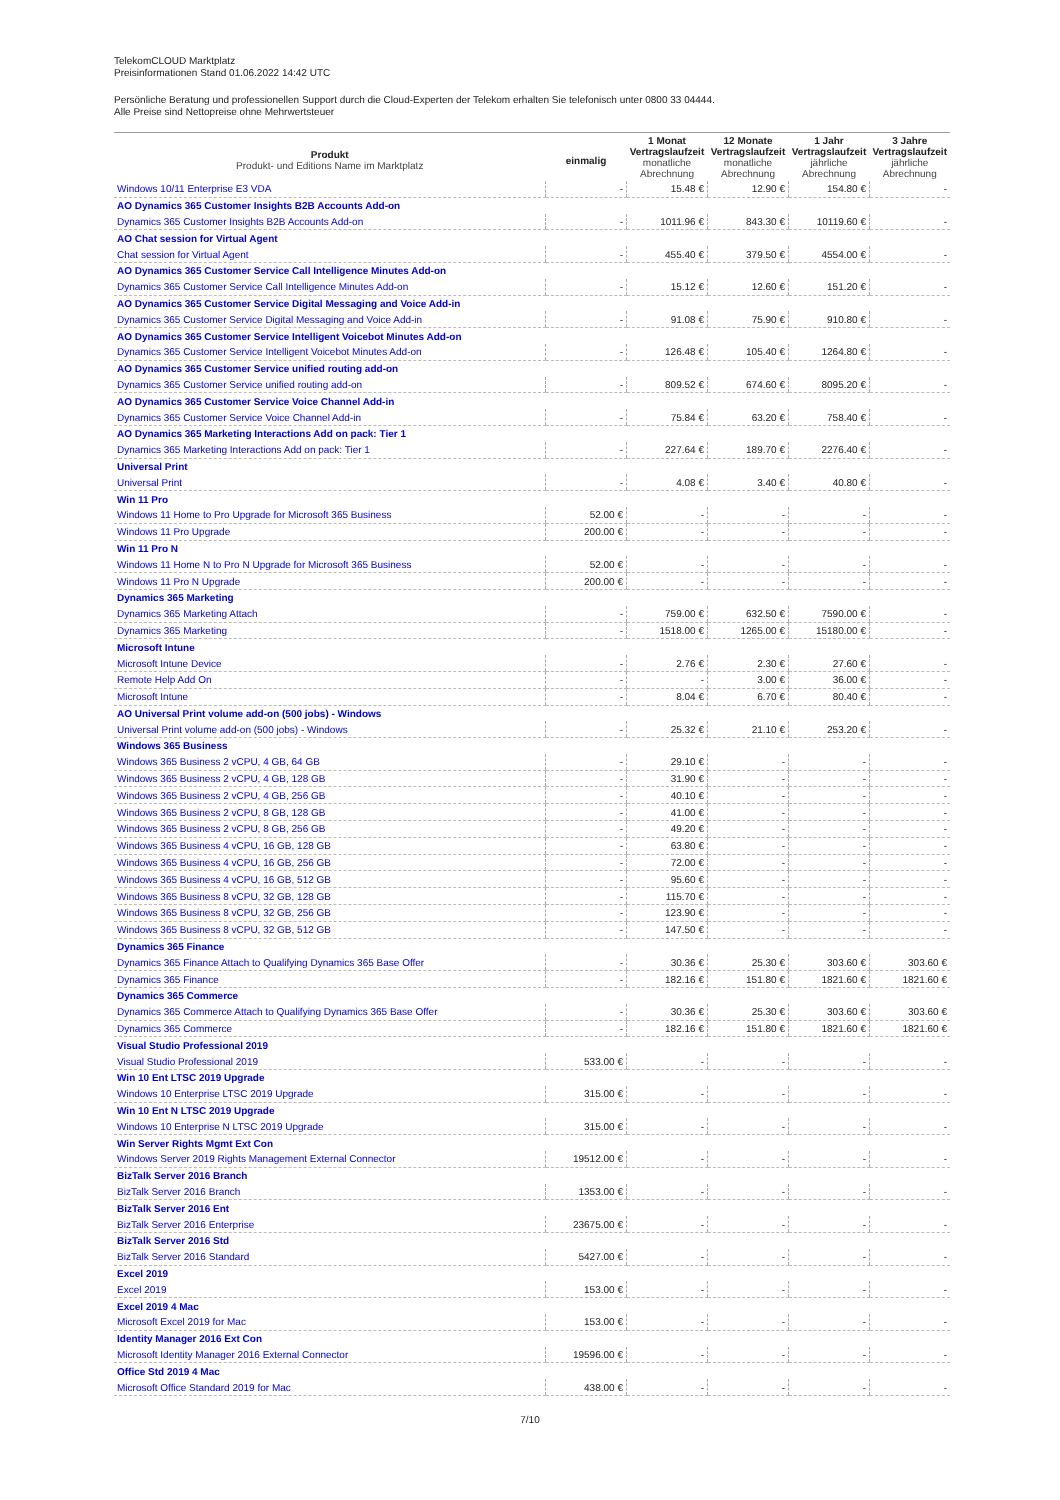TelekomCLOUD Marktplatz
Preisinformationen Stand 01.06.2022 14:42 UTC
Persönliche Beratung und professionellen Support durch die Cloud-Experten der Telekom erhalten Sie telefonisch unter 0800 33 04444.
Alle Preise sind Nettopreise ohne Mehrwertsteuer
| Produkt Produkt- und Editions Name im Marktplatz | einmalig | 1 Monat Vertragslaufzeit monatliche Abrechnung | 12 Monate Vertragslaufzeit monatliche Abrechnung | 1 Jahr Vertragslaufzeit jährliche Abrechnung | 3 Jahre Vertragslaufzeit jährliche Abrechnung |
| --- | --- | --- | --- | --- | --- |
| Windows 10/11 Enterprise E3 VDA | - | 15.48 € | 12.90 € | 154.80 € | - |
| AO Dynamics 365 Customer Insights B2B Accounts Add-on | | | | | |
| Dynamics 365 Customer Insights B2B Accounts Add-on | - | 1011.96 € | 843.30 € | 10119.60 € | - |
| AO Chat session for Virtual Agent | | | | | |
| Chat session for Virtual Agent | - | 455.40 € | 379.50 € | 4554.00 € | - |
| AO Dynamics 365 Customer Service Call Intelligence Minutes Add-on | | | | | |
| Dynamics 365 Customer Service Call Intelligence Minutes Add-on | - | 15.12 € | 12.60 € | 151.20 € | - |
| AO Dynamics 365 Customer Service Digital Messaging and Voice Add-in | | | | | |
| Dynamics 365 Customer Service Digital Messaging and Voice Add-in | - | 91.08 € | 75.90 € | 910.80 € | - |
| AO Dynamics 365 Customer Service Intelligent Voicebot Minutes Add-on | | | | | |
| Dynamics 365 Customer Service Intelligent Voicebot Minutes Add-on | - | 126.48 € | 105.40 € | 1264.80 € | - |
| AO Dynamics 365 Customer Service unified routing add-on | | | | | |
| Dynamics 365 Customer Service unified routing add-on | - | 809.52 € | 674.60 € | 8095.20 € | - |
| AO Dynamics 365 Customer Service Voice Channel Add-in | | | | | |
| Dynamics 365 Customer Service Voice Channel Add-in | - | 75.84 € | 63.20 € | 758.40 € | - |
| AO Dynamics 365 Marketing Interactions Add on pack: Tier 1 | | | | | |
| Dynamics 365 Marketing Interactions Add on pack: Tier 1 | - | 227.64 € | 189.70 € | 2276.40 € | - |
| Universal Print | | | | | |
| Universal Print | - | 4.08 € | 3.40 € | 40.80 € | - |
| Win 11 Pro | | | | | |
| Windows 11 Home to Pro Upgrade for Microsoft 365 Business | 52.00 € | - | - | - | - |
| Windows 11 Pro Upgrade | 200.00 € | - | - | - | - |
| Win 11 Pro N | | | | | |
| Windows 11 Home N to Pro N Upgrade for Microsoft 365 Business | 52.00 € | - | - | - | - |
| Windows 11 Pro N Upgrade | 200.00 € | - | - | - | - |
| Dynamics 365 Marketing | | | | | |
| Dynamics 365 Marketing Attach | - | 759.00 € | 632.50 € | 7590.00 € | - |
| Dynamics 365 Marketing | - | 1518.00 € | 1265.00 € | 15180.00 € | - |
| Microsoft Intune | | | | | |
| Microsoft Intune Device | - | 2.76 € | 2.30 € | 27.60 € | - |
| Remote Help Add On | - | - | 3.00 € | 36.00 € | - |
| Microsoft Intune | - | 8.04 € | 6.70 € | 80.40 € | - |
| AO Universal Print volume add-on (500 jobs) - Windows | | | | | |
| Universal Print volume add-on (500 jobs) - Windows | - | 25.32 € | 21.10 € | 253.20 € | - |
| Windows 365 Business | | | | | |
| Windows 365 Business 2 vCPU, 4 GB, 64 GB | - | 29.10 € | - | - | - |
| Windows 365 Business 2 vCPU, 4 GB, 128 GB | - | 31.90 € | - | - | - |
| Windows 365 Business 2 vCPU, 4 GB, 256 GB | - | 40.10 € | - | - | - |
| Windows 365 Business 2 vCPU, 8 GB, 128 GB | - | 41.00 € | - | - | - |
| Windows 365 Business 2 vCPU, 8 GB, 256 GB | - | 49.20 € | - | - | - |
| Windows 365 Business 4 vCPU, 16 GB, 128 GB | - | 63.80 € | - | - | - |
| Windows 365 Business 4 vCPU, 16 GB, 256 GB | - | 72.00 € | - | - | - |
| Windows 365 Business 4 vCPU, 16 GB, 512 GB | - | 95.60 € | - | - | - |
| Windows 365 Business 8 vCPU, 32 GB, 128 GB | - | 115.70 € | - | - | - |
| Windows 365 Business 8 vCPU, 32 GB, 256 GB | - | 123.90 € | - | - | - |
| Windows 365 Business 8 vCPU, 32 GB, 512 GB | - | 147.50 € | - | - | - |
| Dynamics 365 Finance | | | | | |
| Dynamics 365 Finance Attach to Qualifying Dynamics 365 Base Offer | - | 30.36 € | 25.30 € | 303.60 € | 303.60 € |
| Dynamics 365 Finance | - | 182.16 € | 151.80 € | 1821.60 € | 1821.60 € |
| Dynamics 365 Commerce | | | | | |
| Dynamics 365 Commerce Attach to Qualifying Dynamics 365 Base Offer | - | 30.36 € | 25.30 € | 303.60 € | 303.60 € |
| Dynamics 365 Commerce | - | 182.16 € | 151.80 € | 1821.60 € | 1821.60 € |
| Visual Studio Professional 2019 | | | | | |
| Visual Studio Professional 2019 | 533.00 € | - | - | - | - |
| Win 10 Ent LTSC 2019 Upgrade | | | | | |
| Windows 10 Enterprise LTSC 2019 Upgrade | 315.00 € | - | - | - | - |
| Win 10 Ent N LTSC 2019 Upgrade | | | | | |
| Windows 10 Enterprise N LTSC 2019 Upgrade | 315.00 € | - | - | - | - |
| Win Server Rights Mgmt Ext Con | | | | | |
| Windows Server 2019 Rights Management External Connector | 19512.00 € | - | - | - | - |
| BizTalk Server 2016 Branch | | | | | |
| BizTalk Server 2016 Branch | 1353.00 € | - | - | - | - |
| BizTalk Server 2016 Ent | | | | | |
| BizTalk Server 2016 Enterprise | 23675.00 € | - | - | - | - |
| BizTalk Server 2016 Std | | | | | |
| BizTalk Server 2016 Standard | 5427.00 € | - | - | - | - |
| Excel 2019 | | | | | |
| Excel 2019 | 153.00 € | - | - | - | - |
| Excel 2019 4 Mac | | | | | |
| Microsoft Excel 2019 for Mac | 153.00 € | - | - | - | - |
| Identity Manager 2016 Ext Con | | | | | |
| Microsoft Identity Manager 2016 External Connector | 19596.00 € | - | - | - | - |
| Office Std 2019 4 Mac | | | | | |
| Microsoft Office Standard 2019 for Mac | 438.00 € | - | - | - | - |
7/10